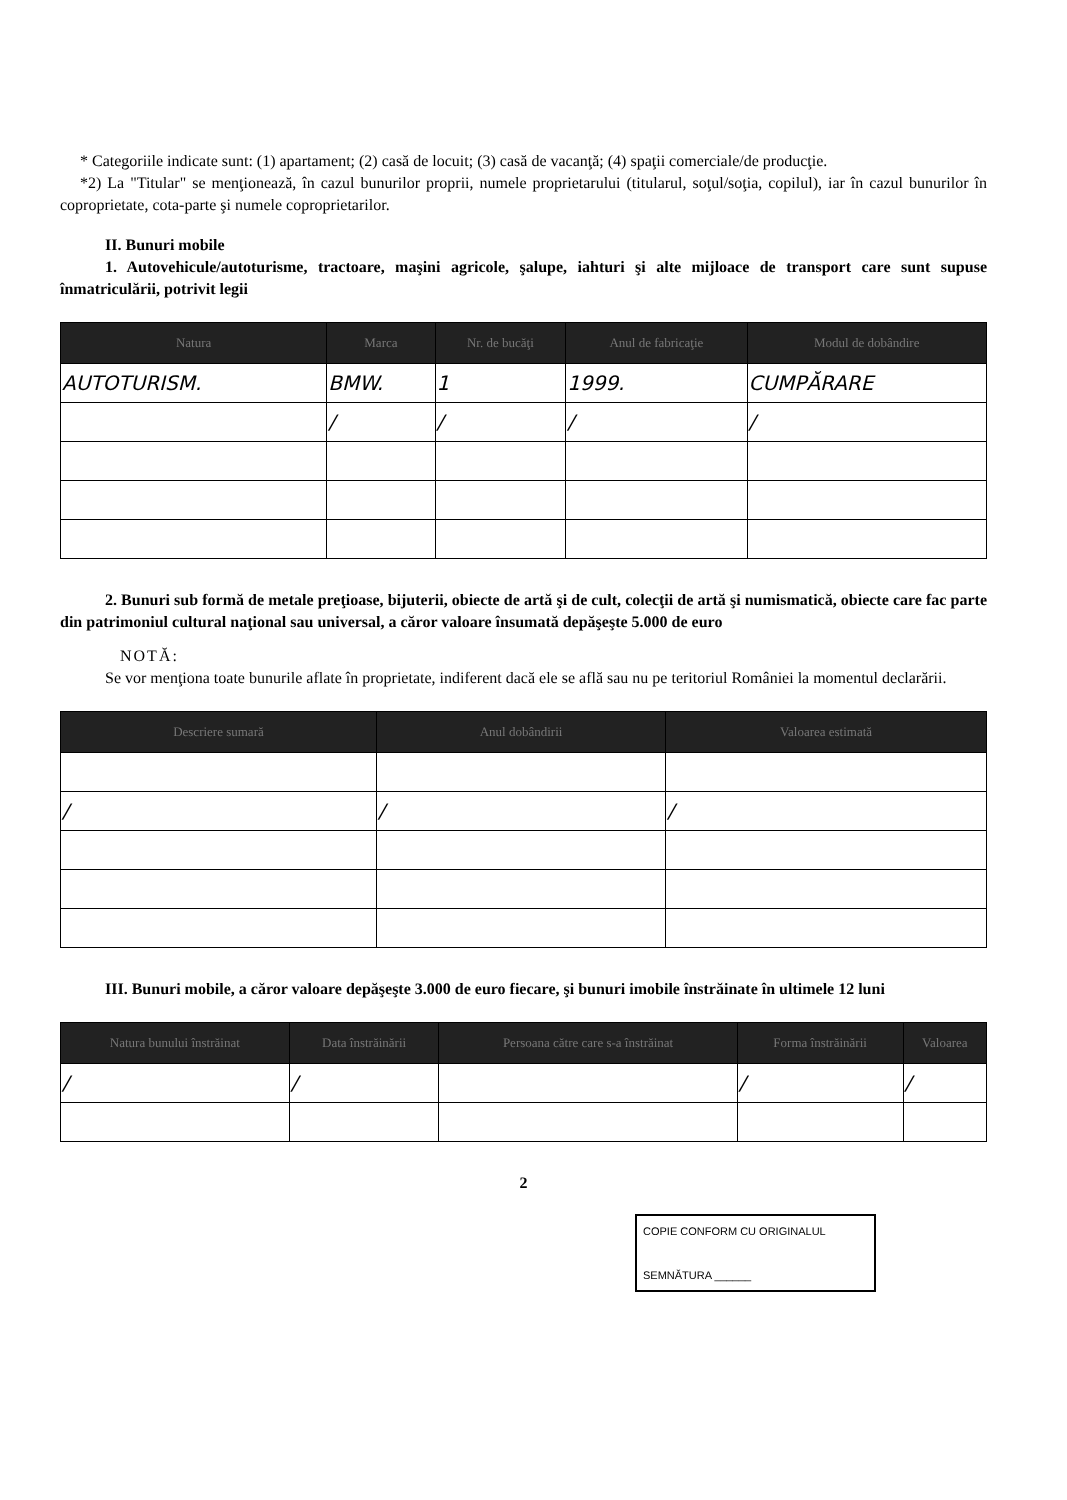* Categoriile indicate sunt: (1) apartament; (2) casă de locuit; (3) casă de vacanţă; (4) spaţii comerciale/de producţie.
*2) La "Titular" se menţionează, în cazul bunurilor proprii, numele proprietarului (titularul, soţul/soţia, copilul), iar în cazul bunurilor în coproprietate, cota-parte şi numele coproprietarilor.
II. Bunuri mobile
1. Autovehicule/autoturisme, tractoare, maşini agricole, şalupe, iahturi şi alte mijloace de transport care sunt supuse înmatriculării, potrivit legii
| Natura | Marca | Nr. de bucăţi | Anul de fabricaţie | Modul de dobândire |
| --- | --- | --- | --- | --- |
| AUTOTURISM. | BMW. | 1 | 1999. | CUMPĂRARE |
| | / | / | / | / |
2. Bunuri sub formă de metale preţioase, bijuterii, obiecte de artă şi de cult, colecţii de artă şi numismatică, obiecte care fac parte din patrimoniul cultural naţional sau universal, a căror valoare însumată depăşeşte 5.000 de euro
NOTĂ:
Se vor menţiona toate bunurile aflate în proprietate, indiferent dacă ele se află sau nu pe teritoriul României la momentul declarării.
| Descriere sumară | Anul dobândirii | Valoarea estimată |
| --- | --- | --- |
| / | / | / |
III. Bunuri mobile, a căror valoare depăşeşte 3.000 de euro fiecare, şi bunuri imobile înstrăinate în ultimele 12 luni
| Natura bunului înstrăinat | Data înstrăinării | Persoana către care s-a înstrăinat | Forma înstrăinării | Valoarea |
| --- | --- | --- | --- | --- |
| / | / | | / | / |
2
COPIE CONFORM CU ORIGINALUL
SEMNĂTURA ______